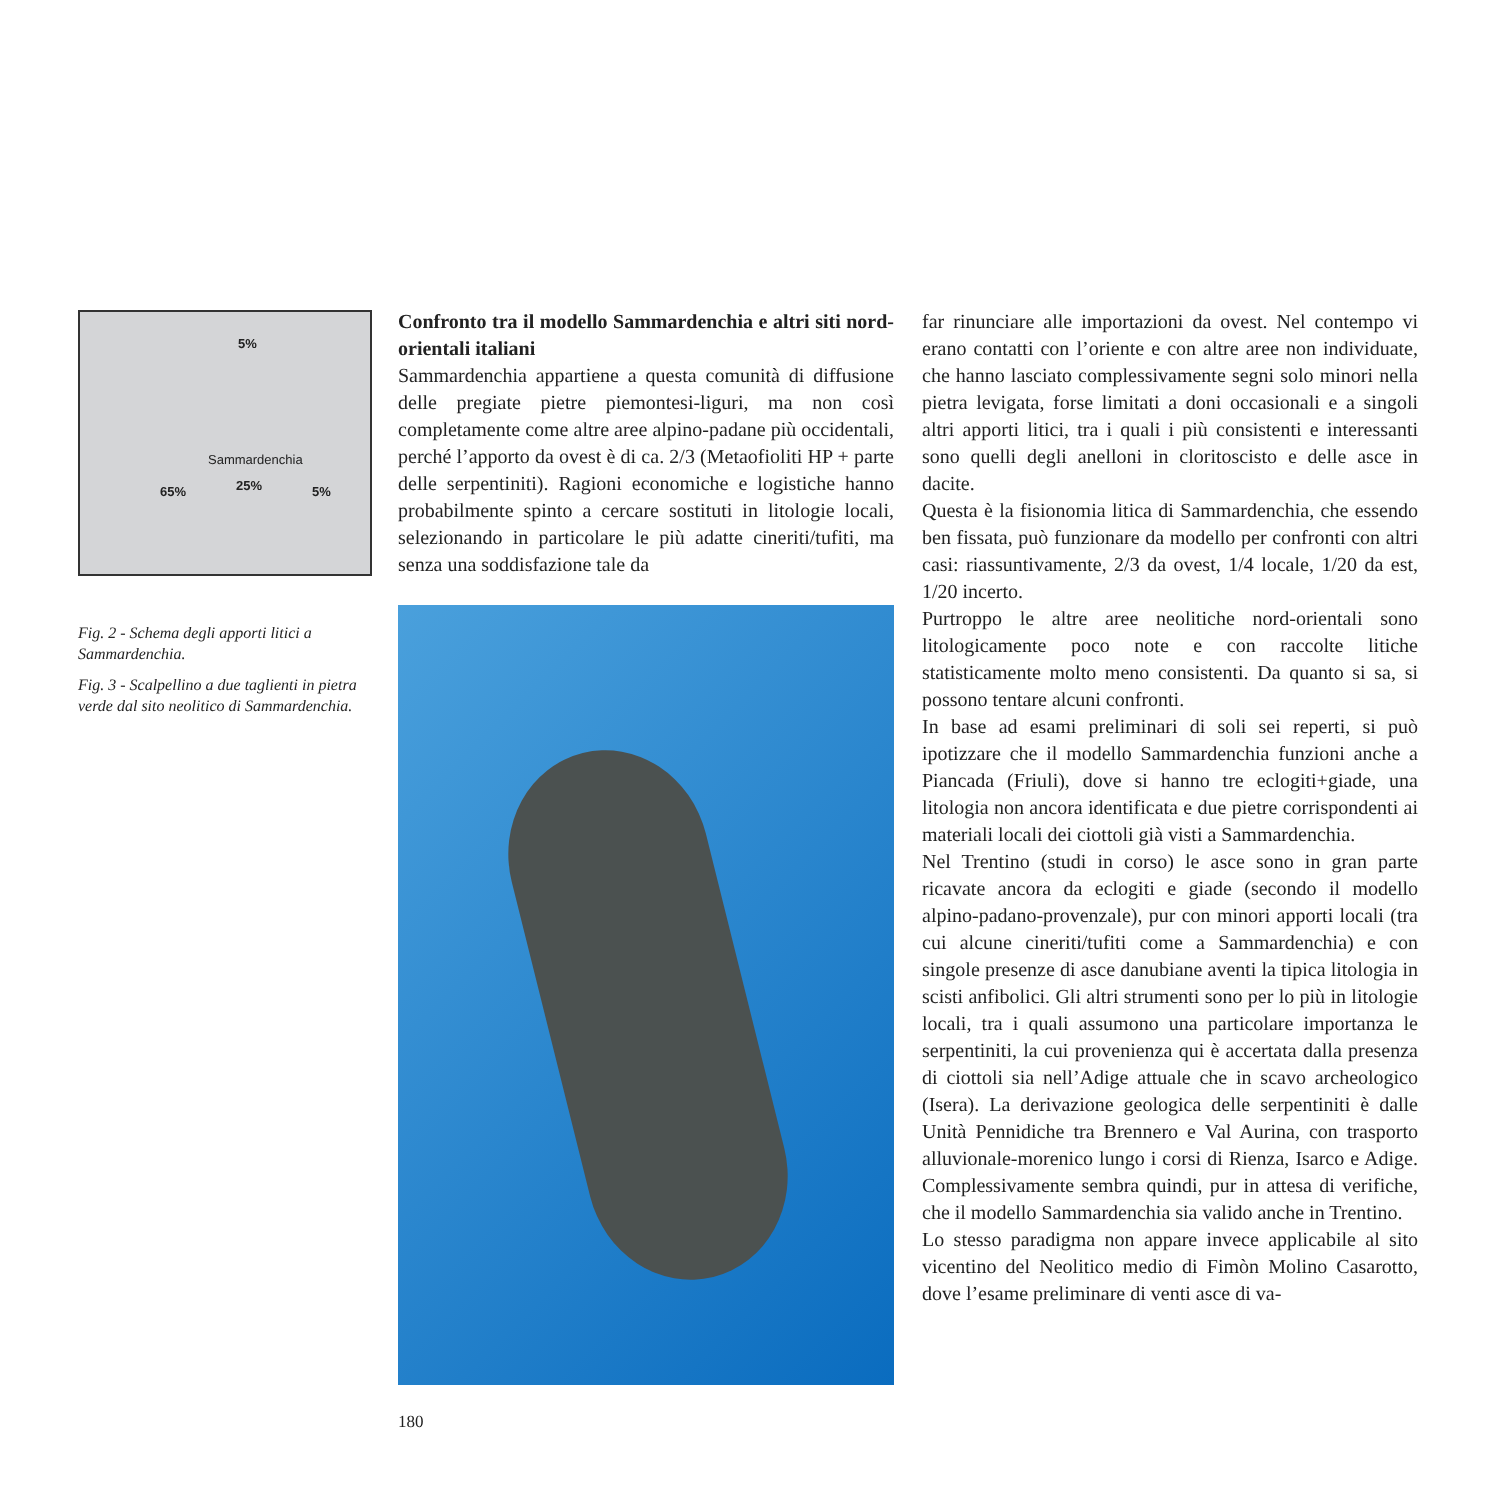5%
Sammardenchia
65% 25% 5%
Fig. 2 - Schema degli apporti litici a Sammardenchia.
Fig. 3 - Scalpellino a due taglienti in pietra verde dal sito neolitico di Sammardenchia.
Confronto tra il modello Sammardenchia e altri siti nord-orientali italiani
Sammardenchia appartiene a questa comunità di diffusione delle pregiate pietre piemontesi-liguri, ma non così completamente come altre aree alpino-padane più occidentali, perché l’apporto da ovest è di ca. 2/3 (Metaofioliti HP + parte delle serpentiniti). Ragioni economiche e logistiche hanno probabilmente spinto a cercare sostituti in litologie locali, selezionando in particolare le più adatte cineriti/tufiti, ma senza una soddisfazione tale da
far rinunciare alle importazioni da ovest. Nel contempo vi erano contatti con l’oriente e con altre aree non individuate, che hanno lasciato complessivamente segni solo minori nella pietra levigata, forse limitati a doni occasionali e a singoli altri apporti litici, tra i quali i più consistenti e interessanti sono quelli degli anelloni in cloritoscisto e delle asce in dacite.
Questa è la fisionomia litica di Sammardenchia, che essendo ben fissata, può funzionare da modello per confronti con altri casi: riassuntivamente, 2/3 da ovest, 1/4 locale, 1/20 da est, 1/20 incerto.
Purtroppo le altre aree neolitiche nord-orientali sono litologicamente poco note e con raccolte litiche statisticamente molto meno consistenti. Da quanto si sa, si possono tentare alcuni confronti.
In base ad esami preliminari di soli sei reperti, si può ipotizzare che il modello Sammardenchia funzioni anche a Piancada (Friuli), dove si hanno tre eclogiti+giade, una litologia non ancora identificata e due pietre corrispondenti ai materiali locali dei ciottoli già visti a Sammardenchia.
Nel Trentino (studi in corso) le asce sono in gran parte ricavate ancora da eclogiti e giade (secondo il modello alpino-padano-provenzale), pur con minori apporti locali (tra cui alcune cineriti/tufiti come a Sammardenchia) e con singole presenze di asce danubiane aventi la tipica litologia in scisti anfibolici. Gli altri strumenti sono per lo più in litologie locali, tra i quali assumono una particolare importanza le serpentiniti, la cui provenienza qui è accertata dalla presenza di ciottoli sia nell’Adige attuale che in scavo archeologico (Isera). La derivazione geologica delle serpentiniti è dalle Unità Pennidiche tra Brennero e Val Aurina, con trasporto alluvionale-morenico lungo i corsi di Rienza, Isarco e Adige. Complessivamente sembra quindi, pur in attesa di verifiche, che il modello Sammardenchia sia valido anche in Trentino.
Lo stesso paradigma non appare invece applicabile al sito vicentino del Neolitico medio di Fimòn Molino Casarotto, dove l’esame preliminare di venti asce di va-
180